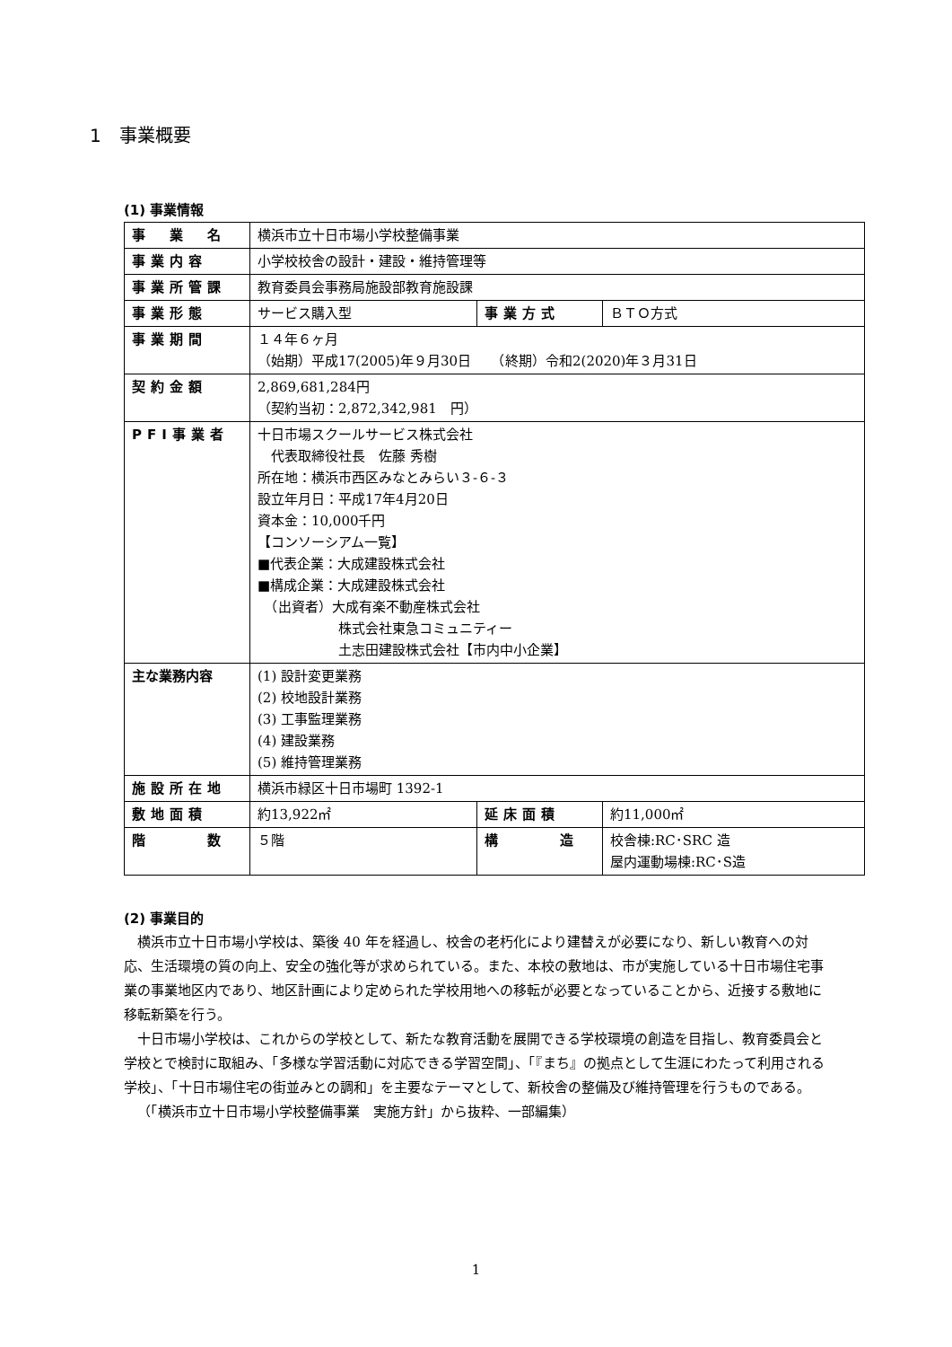1　事業概要
(1) 事業情報
| 事 業 名 | 横浜市立十日市場小学校整備事業 | | |
| 事業内容 | 小学校校舎の設計・建設・維持管理等 | | |
| 事業所管課 | 教育委員会事務局施設部教育施設課 | | |
| 事業形態 | サービス購入型 | 事業方式 | ＢＴＯ方式 |
| 事業期間 | １４年６ヶ月 （始期）平成17(2005)年９月30日 （終期）令和2(2020)年３月31日 | | |
| 契約金額 | 2,869,681,284円 （契約当初：2,872,342,981 円） | | |
| PFI事業者 | 十日市場スクールサービス株式会社 代表取締役社長 佐藤 秀樹 所在地：横浜市西区みなとみらい３-６-３ 設立年月日：平成17年4月20日 資本金：10,000千円 【コンソーシアム一覧】 ■代表企業：大成建設株式会社 ■構成企業：大成建設株式会社 （出資者）大成有楽不動産株式会社 株式会社東急コミュニティー 土志田建設株式会社【市内中小企業】 | | |
| 主な業務内容 | (1) 設計変更業務 (2) 校地設計業務 (3) 工事監理業務 (4) 建設業務 (5) 維持管理業務 | | |
| 施設所在地 | 横浜市緑区十日市場町 1392-1 | | |
| 敷地面積 | 約13,922㎡ | 延床面積 | 約11,000㎡ |
| 階 数 | ５階 | 構 造 | 校舎棟:RC･SRC 造 屋内運動場棟:RC･S造 |
(2) 事業目的
横浜市立十日市場小学校は、築後 40 年を経過し、校舎の老朽化により建替えが必要になり、新しい教育への対応、生活環境の質の向上、安全の強化等が求められている。また、本校の敷地は、市が実施している十日市場住宅事業の事業地区内であり、地区計画により定められた学校用地への移転が必要となっていることから、近接する敷地に移転新築を行う。
十日市場小学校は、これからの学校として、新たな教育活動を展開できる学校環境の創造を目指し、教育委員会と学校とで検討に取組み、「多様な学習活動に対応できる学習空間」、「『まち』の拠点として生涯にわたって利用される学校」、「十日市場住宅の街並みとの調和」を主要なテーマとして、新校舎の整備及び維持管理を行うものである。
（「横浜市立十日市場小学校整備事業　実施方針」から抜粋、一部編集）
1